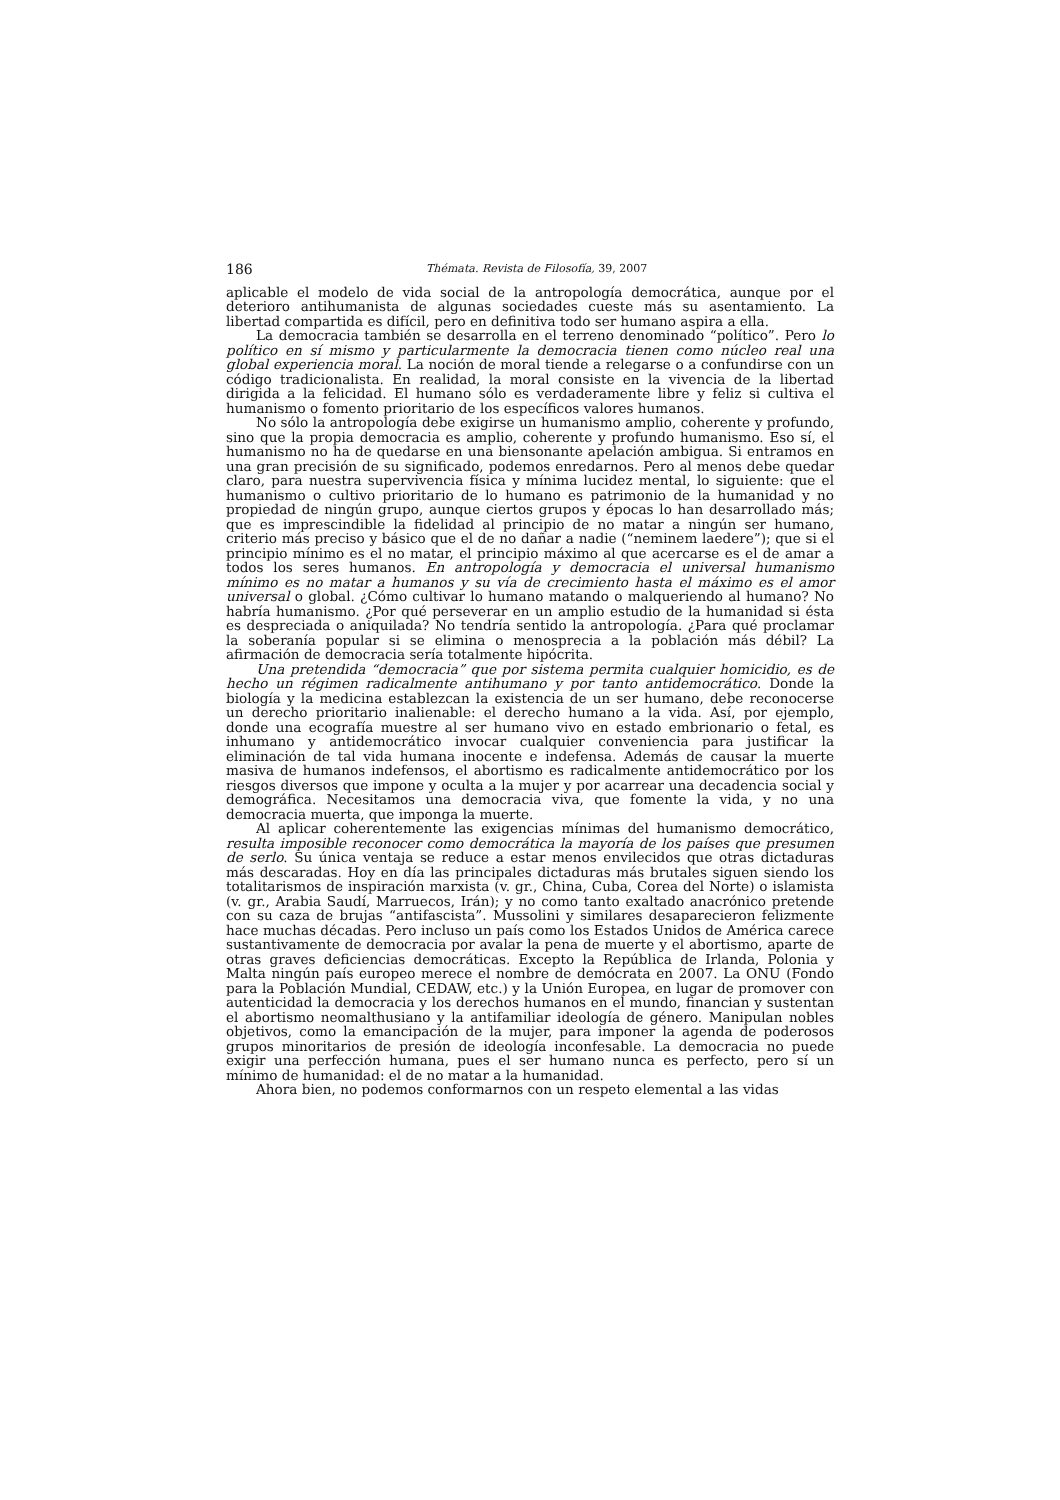186 Thémata. Revista de Filosofía, 39, 2007
aplicable el modelo de vida social de la antropología democrática, aunque por el deterioro antihumanista de algunas sociedades cueste más su asentamiento. La libertad compartida es difícil, pero en definitiva todo ser humano aspira a ella.
La democracia también se desarrolla en el terreno denominado “político”. Pero lo político en sí mismo y particularmente la democracia tienen como núcleo real una global experiencia moral. La noción de moral tiende a relegarse o a confundirse con un código tradicionalista. En realidad, la moral consiste en la vivencia de la libertad dirigida a la felicidad. El humano sólo es verdaderamente libre y feliz si cultiva el humanismo o fomento prioritario de los específicos valores humanos.
No sólo la antropología debe exigirse un humanismo amplio, coherente y profundo, sino que la propia democracia es amplio, coherente y profundo humanismo. Eso sí, el humanismo no ha de quedarse en una biensonante apelación ambigua. Si entramos en una gran precisión de su significado, podemos enredarnos. Pero al menos debe quedar claro, para nuestra supervivencia física y mínima lucidez mental, lo siguiente: que el humanismo o cultivo prioritario de lo humano es patrimonio de la humanidad y no propiedad de ningún grupo, aunque ciertos grupos y épocas lo han desarrollado más; que es imprescindible la fidelidad al principio de no matar a ningún ser humano, criterio más preciso y básico que el de no dañar a nadie (“neminem laedere”); que si el principio mínimo es el no matar, el principio máximo al que acercarse es el de amar a todos los seres humanos. En antropología y democracia el universal humanismo mínimo es no matar a humanos y su vía de crecimiento hasta el máximo es el amor universal o global. ¿Cómo cultivar lo humano matando o malqueriendo al humano? No habría humanismo. ¿Por qué perseverar en un amplio estudio de la humanidad si ésta es despreciada o aniquilada? No tendría sentido la antropología. ¿Para qué proclamar la soberanía popular si se elimina o menosprecia a la población más débil? La afirmación de democracia sería totalmente hipócrita.
Una pretendida “democracia” que por sistema permita cualquier homicidio, es de hecho un régimen radicalmente antihumano y por tanto antidemocrático. Donde la biología y la medicina establezcan la existencia de un ser humano, debe reconocerse un derecho prioritario inalienable: el derecho humano a la vida. Así, por ejemplo, donde una ecografía muestre al ser humano vivo en estado embrionario o fetal, es inhumano y antidemocrático invocar cualquier conveniencia para justificar la eliminación de tal vida humana inocente e indefensa. Además de causar la muerte masiva de humanos indefensos, el abortismo es radicalmente antidemocrático por los riesgos diversos que impone y oculta a la mujer y por acarrear una decadencia social y demográfica. Necesitamos una democracia viva, que fomente la vida, y no una democracia muerta, que imponga la muerte.
Al aplicar coherentemente las exigencias mínimas del humanismo democrático, resulta imposible reconocer como democrática la mayoría de los países que presumen de serlo. Su única ventaja se reduce a estar menos envilecidos que otras dictaduras más descaradas. Hoy en día las principales dictaduras más brutales siguen siendo los totalitarismos de inspiración marxista (v. gr., China, Cuba, Corea del Norte) o islamista (v. gr., Arabia Saudí, Marruecos, Irán); y no como tanto exaltado anacrónico pretende con su caza de brujas “antifascista”. Mussolini y similares desaparecieron felizmente hace muchas décadas. Pero incluso un país como los Estados Unidos de América carece sustantivamente de democracia por avalar la pena de muerte y el abortismo, aparte de otras graves deficiencias democráticas. Excepto la República de Irlanda, Polonia y Malta ningún país europeo merece el nombre de demócrata en 2007. La ONU (Fondo para la Población Mundial, CEDAW, etc.) y la Unión Europea, en lugar de promover con autenticidad la democracia y los derechos humanos en el mundo, financian y sustentan el abortismo neomalthusiano y la antifamiliar ideología de género. Manipulan nobles objetivos, como la emancipación de la mujer, para imponer la agenda de poderosos grupos minoritarios de presión de ideología inconfesable. La democracia no puede exigir una perfección humana, pues el ser humano nunca es perfecto, pero sí un mínimo de humanidad: el de no matar a la humanidad.
Ahora bien, no podemos conformarnos con un respeto elemental a las vidas